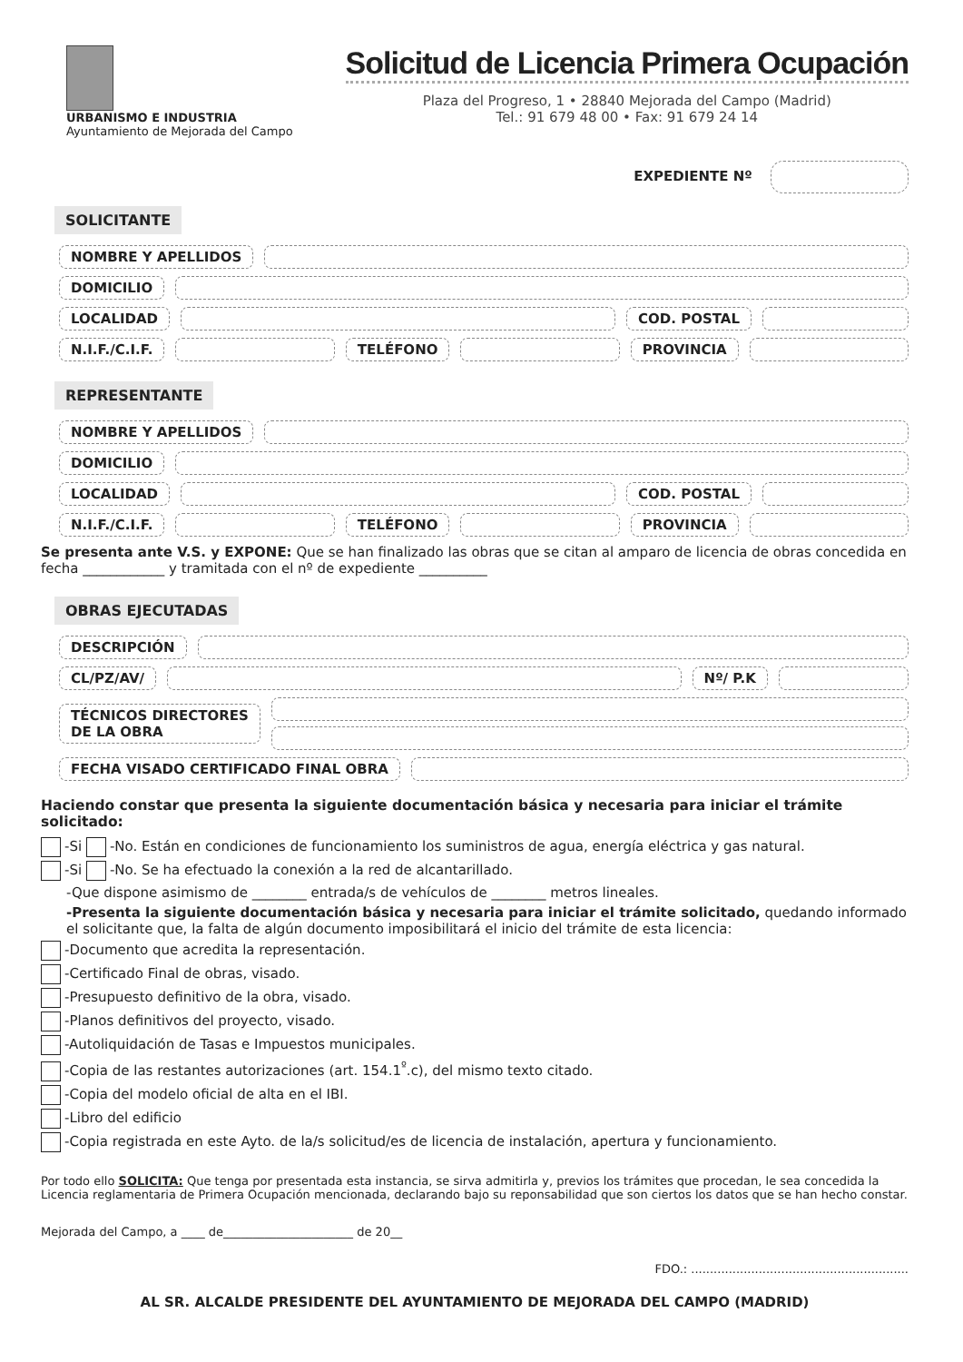URBANISMO E INDUSTRIA
Ayuntamiento de Mejorada del Campo
Solicitud de Licencia Primera Ocupación
Plaza del Progreso, 1 • 28840 Mejorada del Campo (Madrid)
Tel.: 91 679 48 00 • Fax: 91 679 24 14
EXPEDIENTE Nº
SOLICITANTE
NOMBRE Y APELLIDOS
DOMICILIO
LOCALIDAD COD. POSTAL
N.I.F./C.I.F. TELÉFONO PROVINCIA
REPRESENTANTE
NOMBRE Y APELLIDOS
DOMICILIO
LOCALIDAD COD. POSTAL
N.I.F./C.I.F. TELÉFONO PROVINCIA
Se presenta ante V.S. y EXPONE: Que se han finalizado las obras que se citan al amparo de licencia de obras concedida en fecha ____________ y tramitada con el nº de expediente __________
OBRAS EJECUTADAS
DESCRIPCIÓN
CL/PZ/AV/ Nº/ P.K
TÉCNICOS DIRECTORES
DE LA OBRA
FECHA VISADO CERTIFICADO FINAL OBRA
Haciendo constar que presenta la siguiente documentación básica y necesaria para iniciar el trámite solicitado:
-Si -No. Están en condiciones de funcionamiento los suministros de agua, energía eléctrica y gas natural.
-Si -No. Se ha efectuado la conexión a la red de alcantarillado.
-Que dispone asimismo de ________ entrada/s de vehículos de ________ metros lineales.
-Presenta la siguiente documentación básica y necesaria para iniciar el trámite solicitado, quedando informado el solicitante que, la falta de algún documento imposibilitará el inicio del trámite de esta licencia:
-Documento que acredita la representación.
-Certificado Final de obras, visado.
-Presupuesto definitivo de la obra, visado.
-Planos definitivos del proyecto, visado.
-Autoliquidación de Tasas e Impuestos municipales.
-Copia de las restantes autorizaciones (art. 154.1<sup>º</sup>.c), del mismo texto citado.
-Copia del modelo oficial de alta en el IBI.
-Libro del edificio
-Copia registrada en este Ayto. de la/s solicitud/es de licencia de instalación, apertura y funcionamiento.
Por todo ello SOLICITA: Que tenga por presentada esta instancia, se sirva admitirla y, previos los trámites que procedan, le sea concedida la Licencia reglamentaria de Primera Ocupación mencionada, declarando bajo su reponsabilidad que son ciertos los datos que se han hecho constar.
Mejorada del Campo, a ____ de______________________ de 20__
FDO.: ..........................................................
AL SR. ALCALDE PRESIDENTE DEL AYUNTAMIENTO DE MEJORADA DEL CAMPO (MADRID)